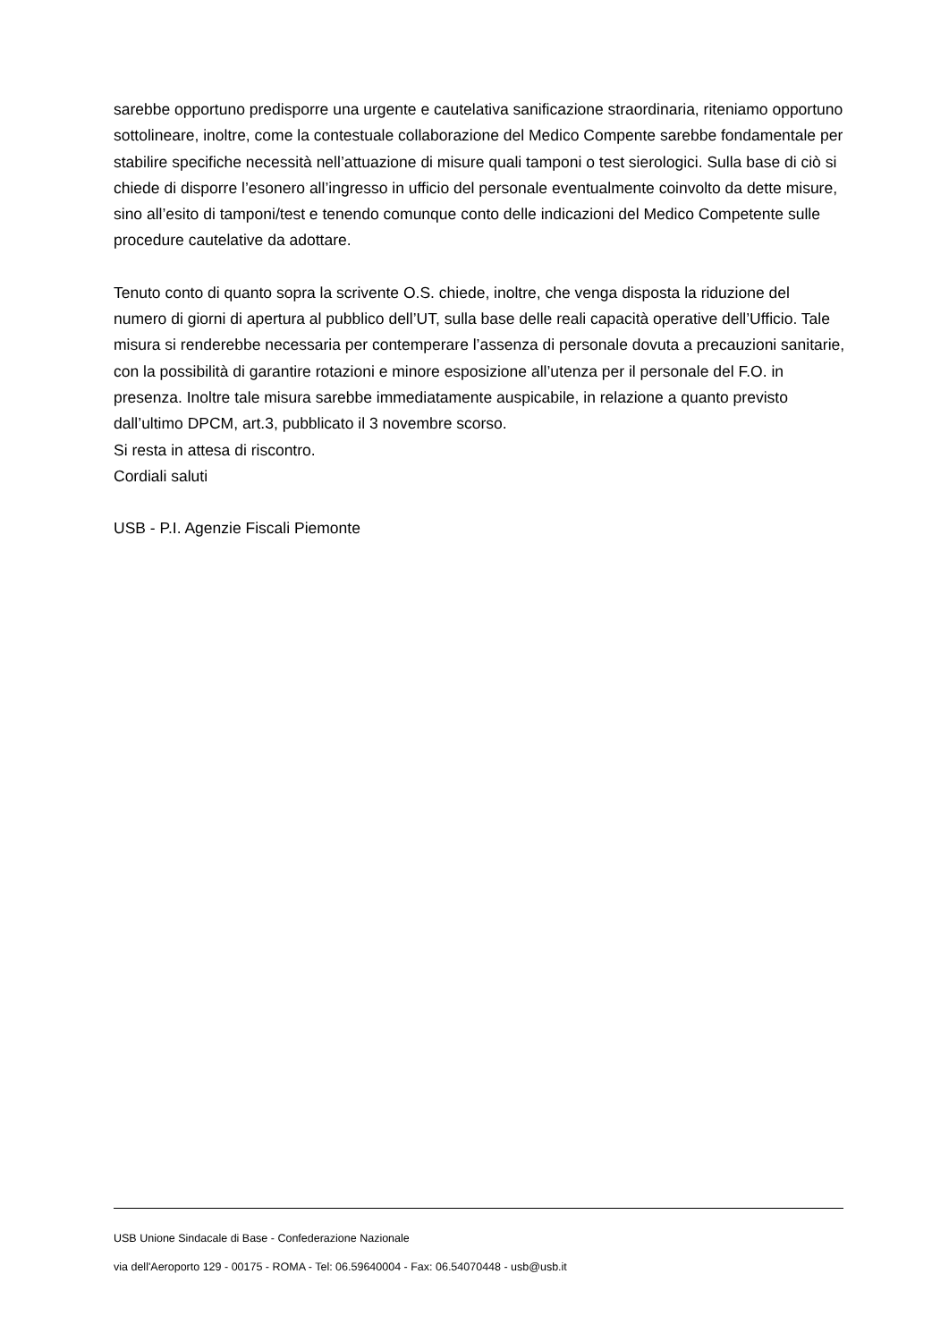sarebbe opportuno predisporre una urgente e cautelativa sanificazione straordinaria, riteniamo opportuno sottolineare, inoltre, come la contestuale collaborazione del Medico Compente sarebbe fondamentale per stabilire specifiche necessità nell’attuazione di misure quali tamponi o test sierologici. Sulla base di ciò si chiede di disporre l’esonero all’ingresso in ufficio del personale eventualmente coinvolto da dette misure, sino all’esito di tamponi/test e tenendo comunque conto delle indicazioni del Medico Competente sulle procedure cautelative da adottare.
Tenuto conto di quanto sopra la scrivente O.S. chiede, inoltre, che venga disposta la riduzione del numero di giorni di apertura al pubblico dell’UT, sulla base delle reali capacità operative dell’Ufficio. Tale misura si renderebbe necessaria per contemperare l’assenza di personale dovuta a precauzioni sanitarie, con la possibilità di garantire rotazioni e minore esposizione all’utenza per il personale del F.O. in presenza. Inoltre tale misura sarebbe immediatamente auspicabile, in relazione a quanto previsto dall’ultimo DPCM, art.3, pubblicato il 3 novembre scorso.
Si resta in attesa di riscontro.
Cordiali saluti
USB - P.I. Agenzie Fiscali Piemonte
USB Unione Sindacale di Base - Confederazione Nazionale
via dell'Aeroporto 129 - 00175 - ROMA - Tel: 06.59640004 - Fax: 06.54070448 - usb@usb.it